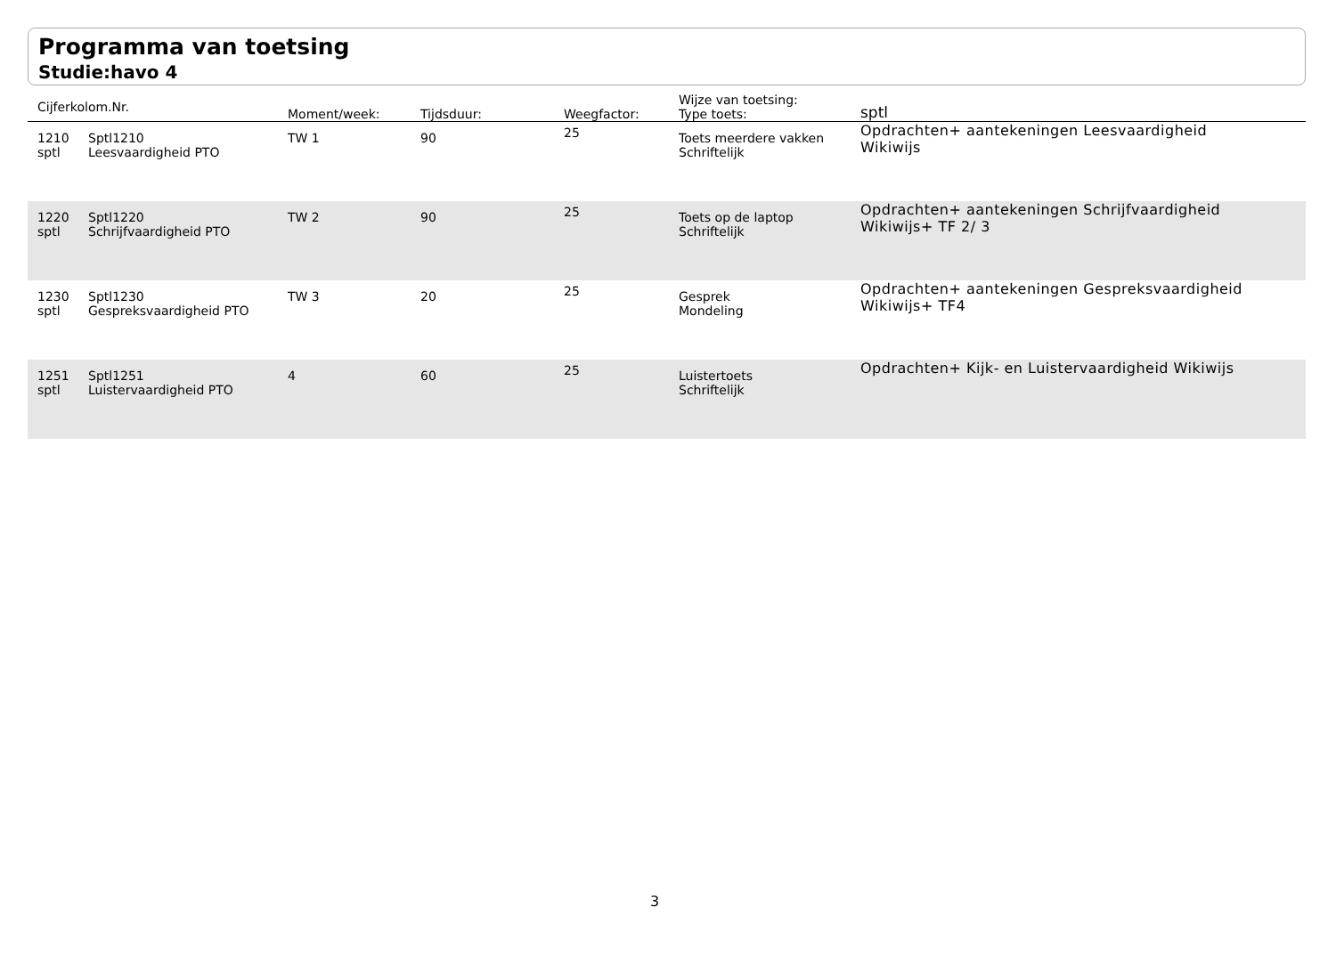Programma van toetsing
Studie:havo 4
| Cijferkolom.Nr. | | Moment/week: | Tijdsduur: | Weegfactor: | Wijze van toetsing: Type toets: | sptl |
| --- | --- | --- | --- | --- | --- | --- |
| 1210 sptl | Sptl1210 Leesvaardigheid PTO | TW 1 | 90 | 25 | Toets meerdere vakken Schriftelijk | Opdrachten+ aantekeningen Leesvaardigheid Wikiwijs |
| 1220 sptl | Sptl1220 Schrijfvaardigheid PTO | TW 2 | 90 | 25 | Toets op de laptop Schriftelijk | Opdrachten+ aantekeningen Schrijfvaardigheid Wikiwijs+ TF 2/ 3 |
| 1230 sptl | Sptl1230 Gespreksvaardigheid PTO | TW 3 | 20 | 25 | Gesprek Mondeling | Opdrachten+ aantekeningen Gespreksvaardigheid Wikiwijs+ TF4 |
| 1251 sptl | Sptl1251 Luistervaardigheid PTO | 4 | 60 | 25 | Luistertoets Schriftelijk | Opdrachten+ Kijk- en Luistervaardigheid Wikiwijs |
3